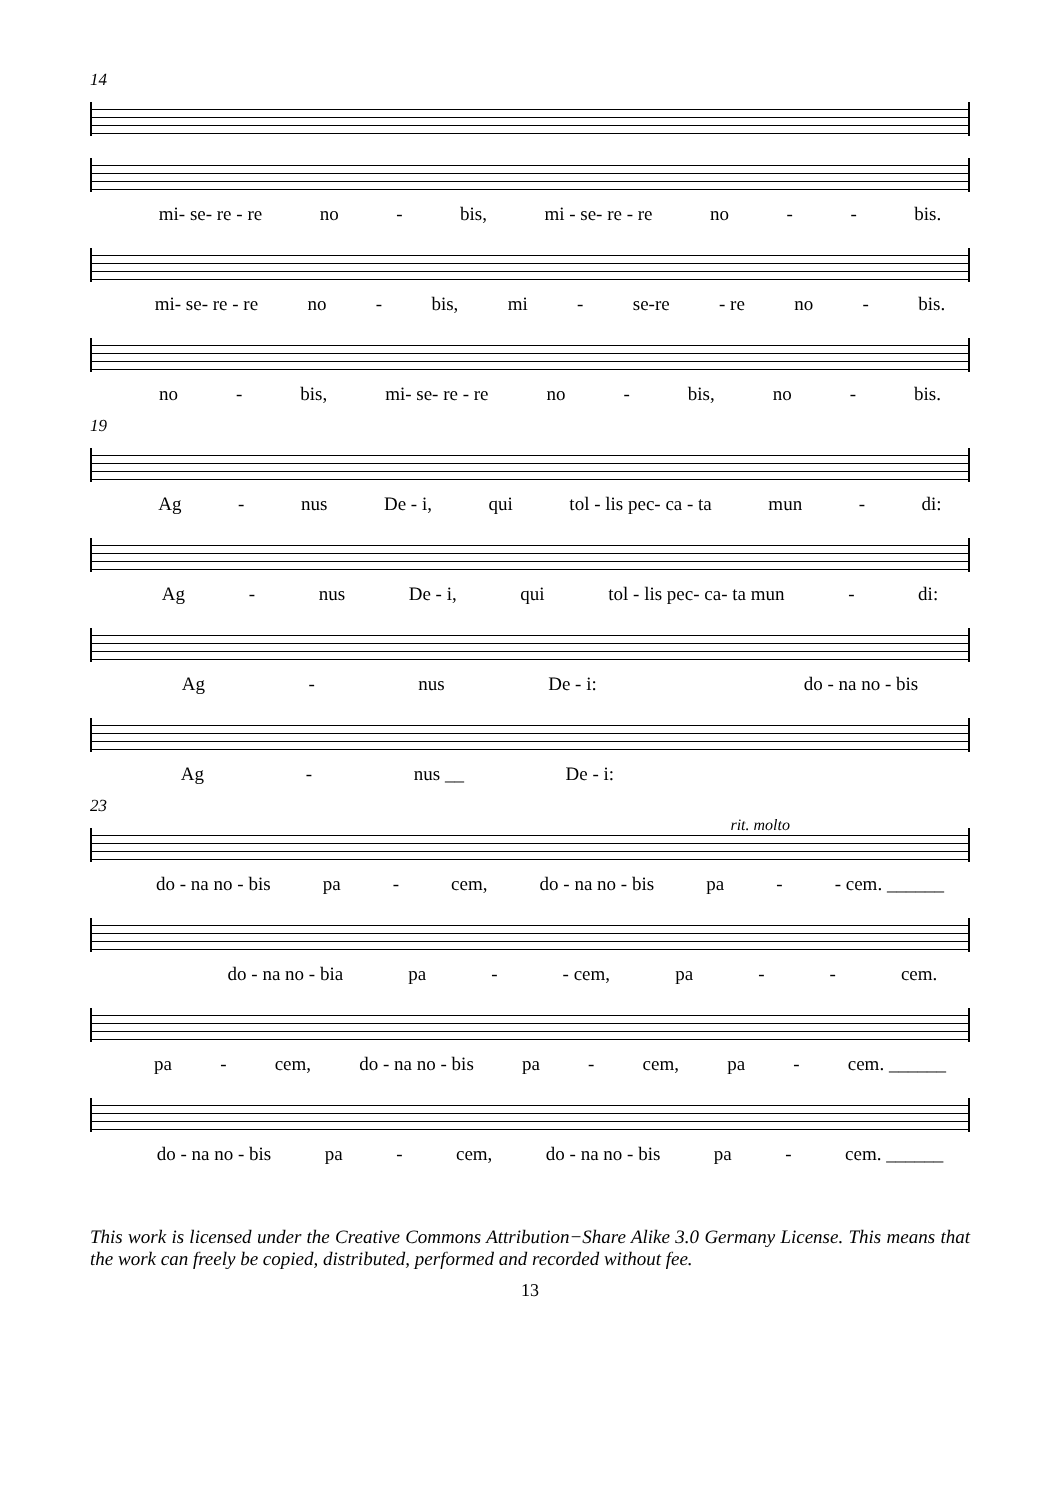14
mi- se- re - re no - bis, mi - se- re - re no - - bis.
mi- se- re - re no - bis, mi - se-re - re no - bis.
no - bis, mi- se- re - re no - bis, no - bis.
19
Ag - nus De - i, qui tol - lis pec- ca - ta mun - di:
Ag - nus De - i, qui tol - lis pec- ca- ta mun - di:
Ag - nus De - i: do - na no - bis
Ag - nus __ De - i:
23
rit. molto
do - na no - bis pa - cem, do - na no - bis pa - - cem. ______
do - na no - bia pa - - cem, pa - - cem.
pa - cem, do - na no - bis pa - cem, pa - cem. ______
do - na no - bis pa - cem, do - na no - bis pa - cem. ______
This work is licensed under the Creative Commons Attribution−Share Alike 3.0 Germany License. This means that the work can freely be copied, distributed, performed and recorded without fee.
13